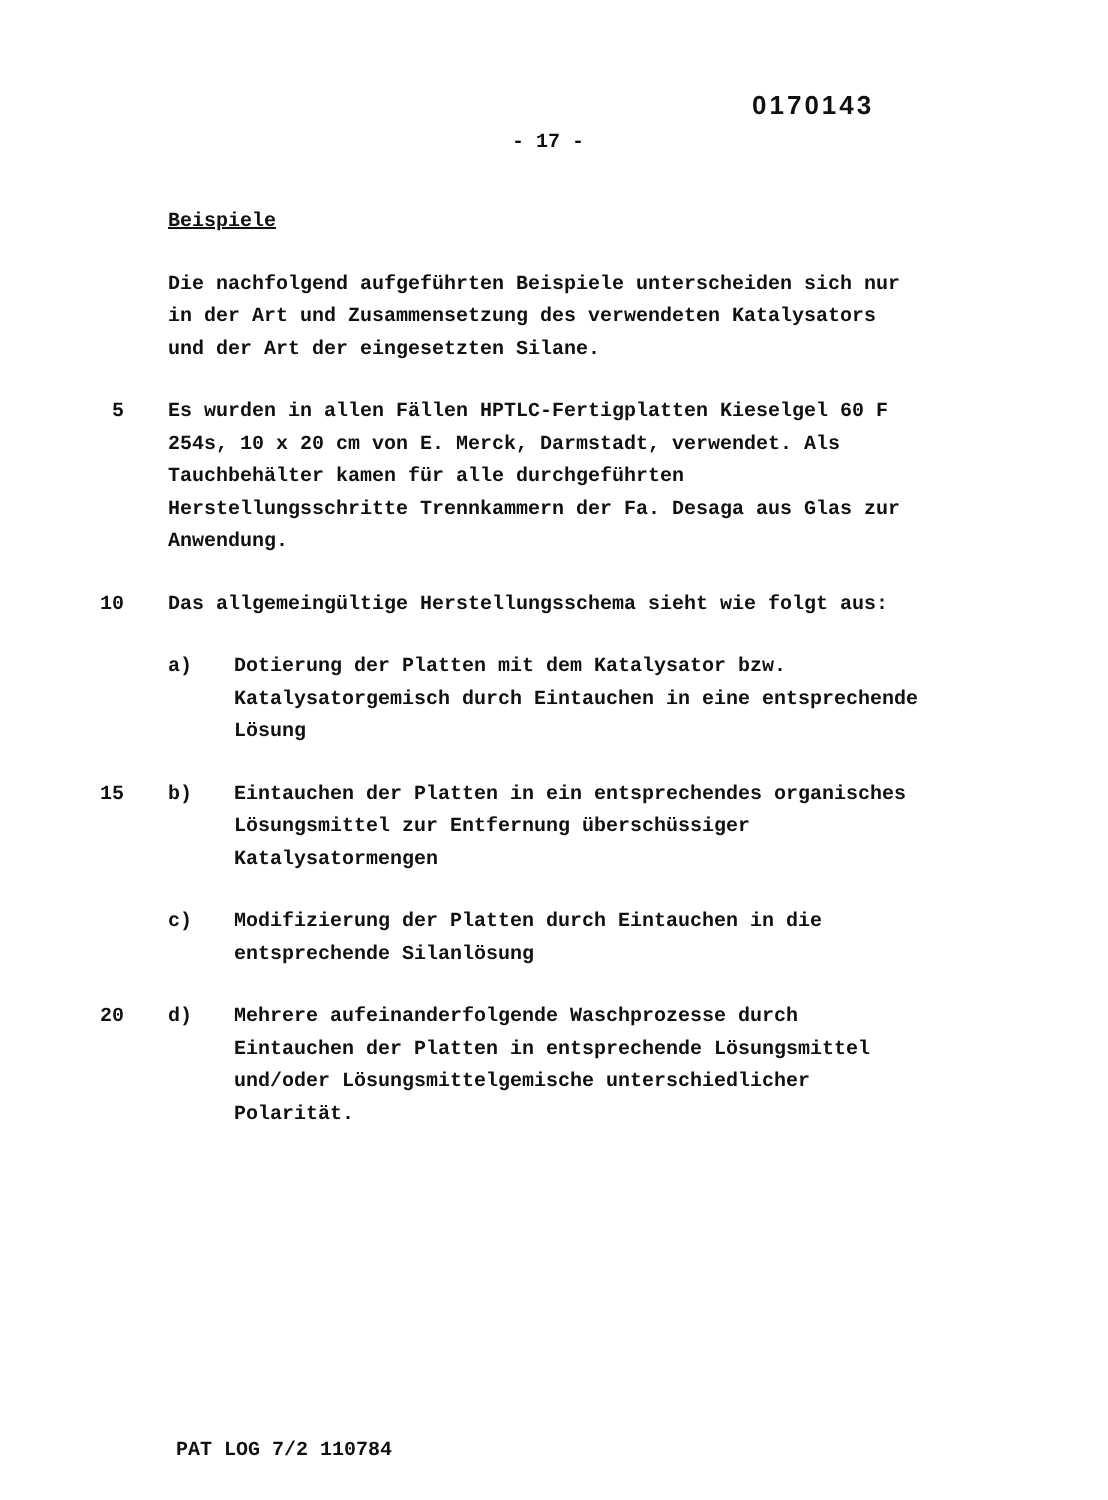0170143
- 17 -
Beispiele
Die nachfolgend aufgeführten Beispiele unterscheiden sich nur in der Art und Zusammensetzung des verwendeten Katalysators und der Art der eingesetzten Silane.
5 Es wurden in allen Fällen HPTLC-Fertigplatten Kieselgel 60 F 254s, 10 x 20 cm von E. Merck, Darmstadt, verwendet. Als Tauchbehälter kamen für alle durchgeführten Herstellungsschritte Trennkammern der Fa. Desaga aus Glas zur Anwendung.
10 Das allgemeingültige Herstellungsschema sieht wie folgt aus:
a) Dotierung der Platten mit dem Katalysator bzw. Katalysatorgemisch durch Eintauchen in eine entsprechende Lösung
15 b) Eintauchen der Platten in ein entsprechendes organisches Lösungsmittel zur Entfernung überschüssiger Katalysatormengen
c) Modifizierung der Platten durch Eintauchen in die entsprechende Silanlösung
20 d) Mehrere aufeinanderfolgende Waschprozesse durch Eintauchen der Platten in entsprechende Lösungsmittel und/oder Lösungsmittelgemische unterschiedlicher Polarität.
PAT LOG 7/2 110784